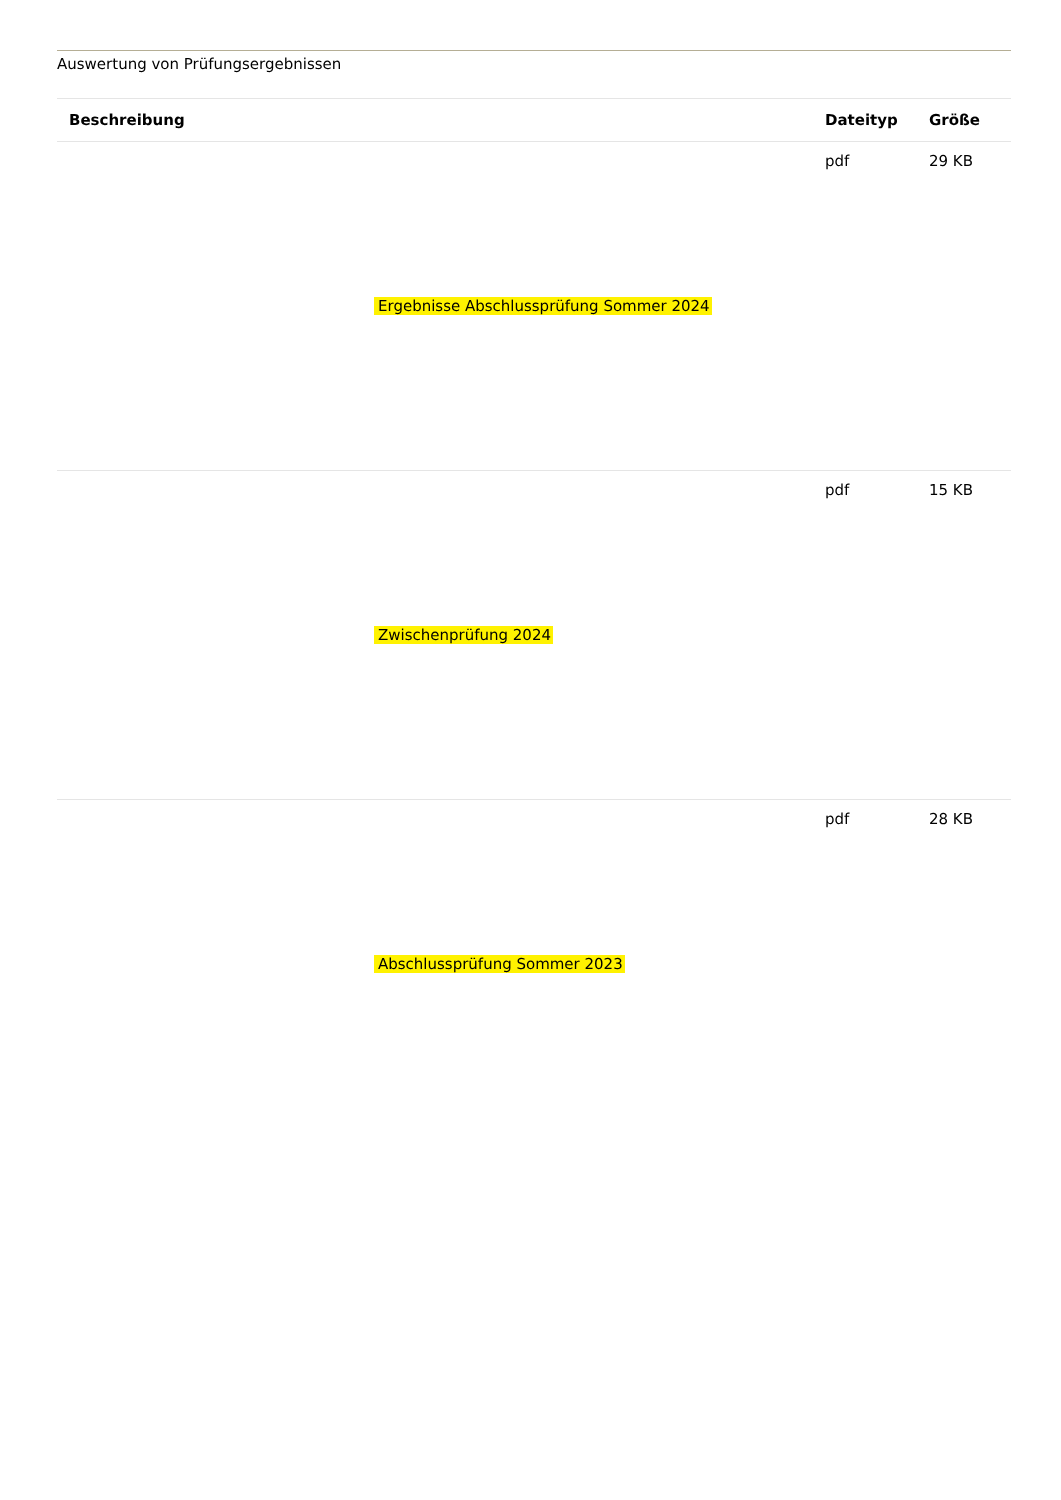Auswertung von Prüfungsergebnissen
| Beschreibung | Dateityp | Größe |
| --- | --- | --- |
| Ergebnisse Abschlussprüfung Sommer 2024 | pdf | 29 KB |
| Zwischenprüfung 2024 | pdf | 15 KB |
| Abschlussprüfung Sommer 2023 | pdf | 28 KB |